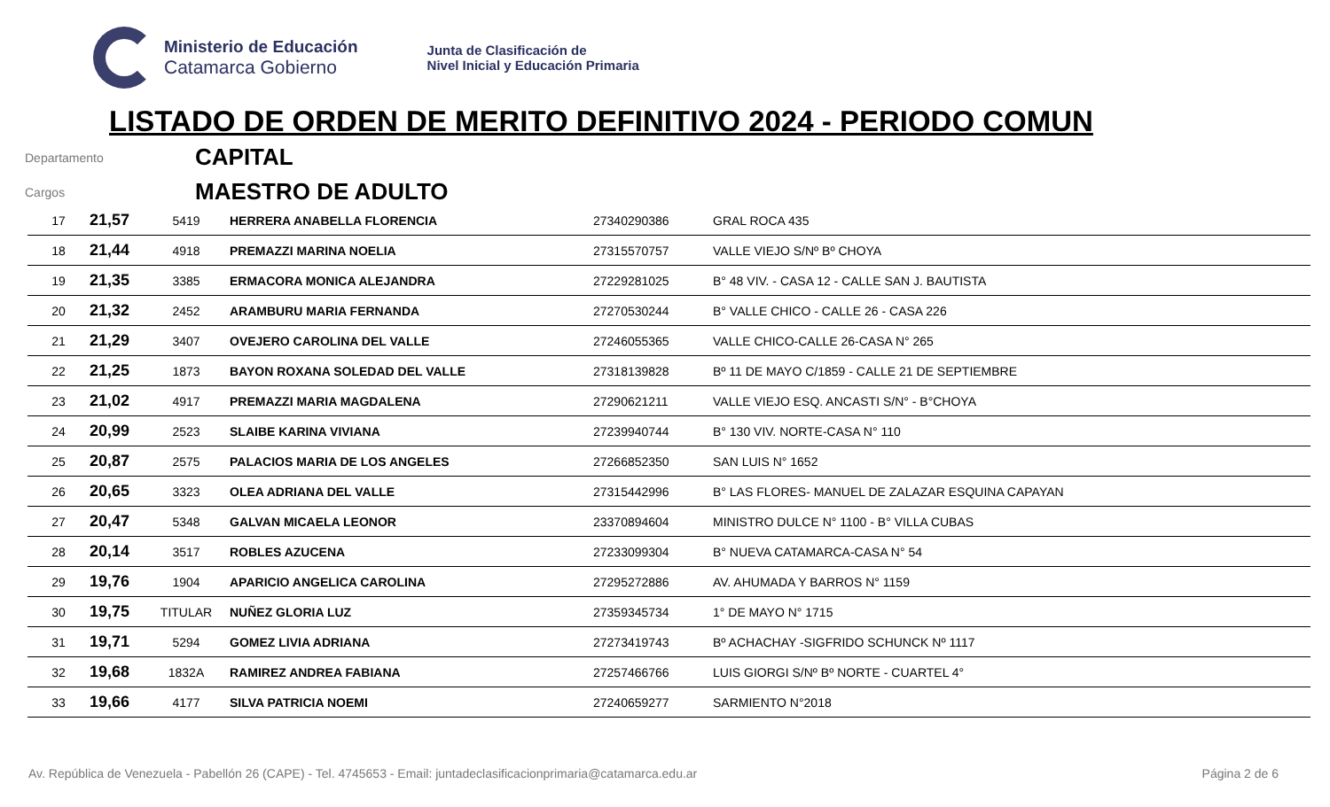Ministerio de Educación
Catamarca Gobierno
Junta de Clasificación de
Nivel Inicial y Educación Primaria
LISTADO DE ORDEN DE MERITO DEFINITIVO 2024 - PERIODO COMUN
Departamento CAPITAL
Cargos MAESTRO DE ADULTO
| 17 | 21,57 | 5419 | HERRERA ANABELLA FLORENCIA | 27340290386 | GRAL ROCA 435 |
| 18 | 21,44 | 4918 | PREMAZZI MARINA NOELIA | 27315570757 | VALLE VIEJO S/Nº Bº CHOYA |
| 19 | 21,35 | 3385 | ERMACORA MONICA ALEJANDRA | 27229281025 | B° 48 VIV. - CASA 12 - CALLE SAN J. BAUTISTA |
| 20 | 21,32 | 2452 | ARAMBURU MARIA FERNANDA | 27270530244 | B° VALLE CHICO - CALLE 26 - CASA 226 |
| 21 | 21,29 | 3407 | OVEJERO CAROLINA DEL VALLE | 27246055365 | VALLE CHICO-CALLE 26-CASA N° 265 |
| 22 | 21,25 | 1873 | BAYON ROXANA SOLEDAD DEL VALLE | 27318139828 | Bº 11 DE MAYO C/1859 - CALLE 21 DE SEPTIEMBRE |
| 23 | 21,02 | 4917 | PREMAZZI MARIA MAGDALENA | 27290621211 | VALLE VIEJO ESQ. ANCASTI S/N° - B°CHOYA |
| 24 | 20,99 | 2523 | SLAIBE KARINA VIVIANA | 27239940744 | B° 130 VIV. NORTE-CASA N° 110 |
| 25 | 20,87 | 2575 | PALACIOS MARIA DE LOS ANGELES | 27266852350 | SAN LUIS N° 1652 |
| 26 | 20,65 | 3323 | OLEA ADRIANA DEL VALLE | 27315442996 | B° LAS FLORES- MANUEL DE ZALAZAR ESQUINA CAPAYAN |
| 27 | 20,47 | 5348 | GALVAN MICAELA LEONOR | 23370894604 | MINISTRO DULCE N° 1100 - B° VILLA CUBAS |
| 28 | 20,14 | 3517 | ROBLES AZUCENA | 27233099304 | B° NUEVA CATAMARCA-CASA N° 54 |
| 29 | 19,76 | 1904 | APARICIO ANGELICA CAROLINA | 27295272886 | AV. AHUMADA Y BARROS N° 1159 |
| 30 | 19,75 | TITULAR | NUÑEZ GLORIA LUZ | 27359345734 | 1° DE MAYO N° 1715 |
| 31 | 19,71 | 5294 | GOMEZ LIVIA ADRIANA | 27273419743 | Bº ACHACHAY -SIGFRIDO SCHUNCK Nº 1117 |
| 32 | 19,68 | 1832A | RAMIREZ ANDREA FABIANA | 27257466766 | LUIS GIORGI S/Nº Bº NORTE - CUARTEL 4° |
| 33 | 19,66 | 4177 | SILVA PATRICIA NOEMI | 27240659277 | SARMIENTO N°2018 |
Av. República de Venezuela - Pabellón 26 (CAPE) - Tel. 4745653 - Email: juntadeclasificacionprimaria@catamarca.edu.ar Página 2 de 6